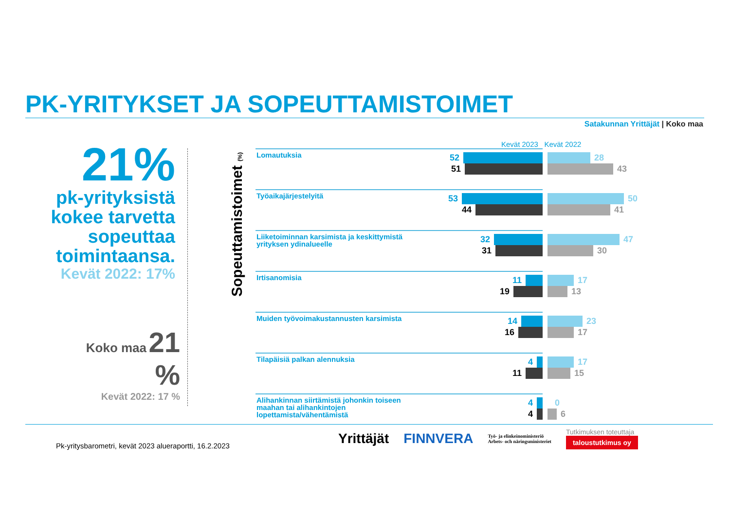PK-YRITYKSET JA SOPEUTTAMISTOIMET
Satakunnan Yrittäjät | Koko maa
21%
pk-yrityksistä
kokee tarvetta
sopeuttaa
toimintaansa.
Kevät 2022: 17%
Koko maa 21 %
Kevät 2022: 17 %
Sopeuttamistoimet (%)
Kevät 2023 Kevät 2022
Lomautuksia
52
51
28
43
Työaikajärjestelyitä
53
44
50
41
Liiketoiminnan karsimista ja keskittymistä yrityksen ydinalueelle
32
31
47
30
Irtisanomisia
11
19
17
13
Muiden työvoimakustannusten karsimista
14
16
23
17
Tilapäisiä palkan alennuksia
4
11
17
15
Alihankinnan siirtämistä johonkin toiseen maahan tai alihankintojen lopettamista/vähentämistä
4
4
0
6
Pk-yritysbarometri, kevät 2023 alueraportti, 16.2.2023
Yrittäjät FINNVERA Työ- ja elinkeinoministeriö
Arbets- och näringsministeriet Tutkimuksen toteuttaja
taloustutkimus oy